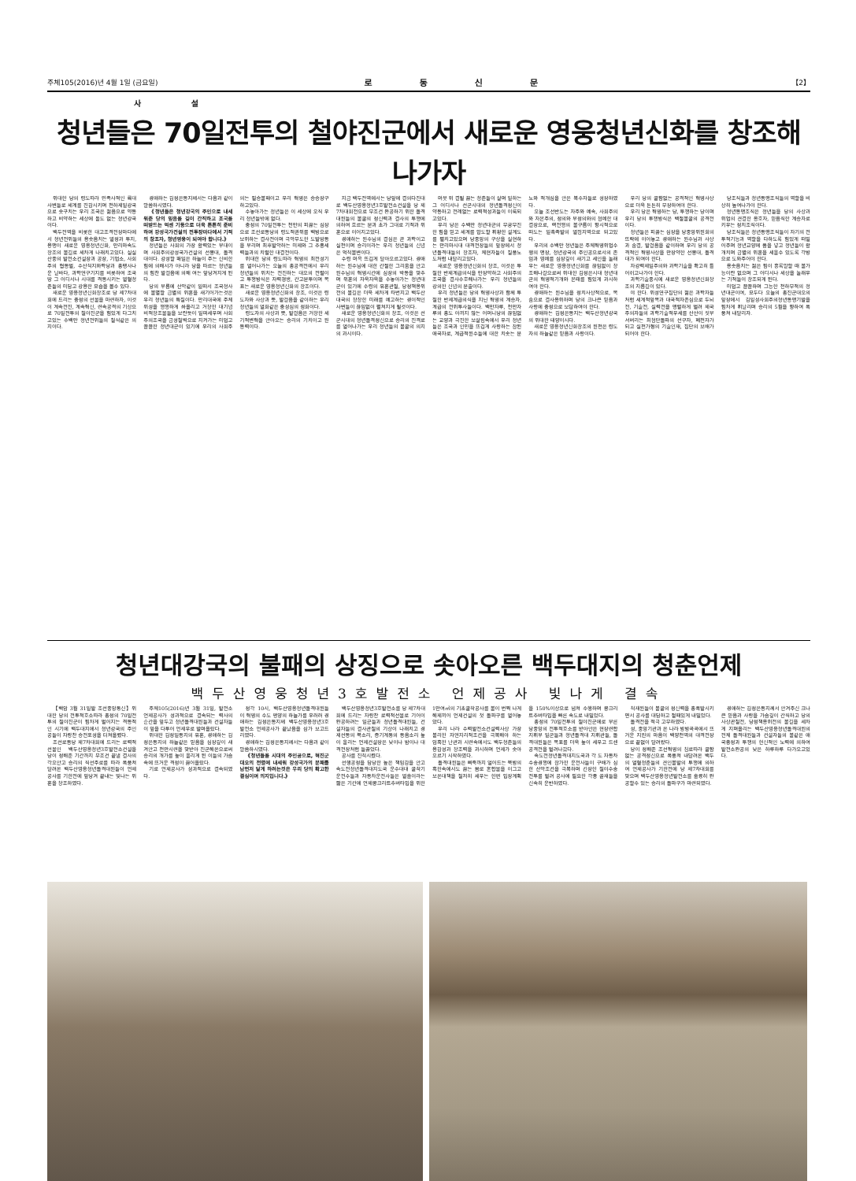주체105(2016)년 4월 1일 (금요일) 로동신문 【2】
사 설
청년들은 70일전투의 철야진군에서 새로운 영웅청년신화를 창조해나가자
위대한 당의 령도따라 민족사적인 륙대사변들로 세계를 진감시키며 천하제일강국으로 솟구치는 우리 조국은 젊음으로 약동하고 비약하는 세상에 둘도 없는 청년강국이다.
백두전역을 비롯한 대고조격전장마다에서 청년전위들의 용솟음치는 열정과 투지, 용맹이 새로운 영웅청년신화, 만리마속도창조의 불길로 세차게 나래치고있다. 실실산중의 발전소건설장과 공장, 기업소, 사회주의 협동벌, 수산척지와학당과 총팽사나운 날바다, 과학연구기지를 비롯하여 조국땅 그 어디서나 시대를 격동시키는 열혈청춘들의 미담고 강용한 모습을 볼수 있다.
새로운 영웅청년신화창조로 당 제7차대회에 드리는 충정의 선물을 마련하자, 이것이 계속전진, 계속혁신, 련속공격의 기상으로 70일전투의 철야진군을 힘있게 다그치고있는 수백만 청년전위들의 철석같은 의지이다.
경애하는 김정은동지께서는 다음과 같이 말씀하시였다.
《청년들은 청년강국의 주인으로 내세워준 당의 믿음을 깊이 간직하고 조국을 떠받드는 억센 기둥으로 더욱 튼튼히 준비하며 강성국가건설의 전투장마다에서 기적의 창조자, 청년영웅이 되여야 합니다.》
청년들은 사회의 가장 활력있는 부대이며 사회주의강성국가건설의 선봉대, 돌격대이다. 강성할 패일은 하늘이 주는 신비한 힘에 의해서가 아니라 당을 따르는 청년들의 힘찬 발걸음에 의해 여는 앞당겨지게 된다.
당의 부름에 산악같이 일떠서 조국청사에 불멸할 금별의 위훈을 새기어가는것은 우리 청년들의 특질이다. 만리대국에 주체위성을 쟁쟁하게 쏴올리고 거창한 대기념비적창조물들을 보란듯이 일떠세우며 사회주의조국을 금성철벽으로 지켜가는 미덥고 끌끌한 청년대군이 있기에 우리의 사회주의는 필승불패이고 우리 혁명은 승승장구하고있다.
수놓아가는 청년들은 이 세상에 오직 우리 청년들밖에 없다.
충정의 70일전투는 천만의 피끓는 심장으로 조선로동당의 령도적권위를 백방으로 보위하는 결사전이며 극악무도한 도발망동을 부리며 최후발악하는 미제와 그 추종세력들과의 치렬한 대결전이다.
위대한 당의 령도따라 혁명의 최전성기를 열어나가는 오늘의 총공격전에서 우리 청년들의 위치는 전진하는 대오의 전렬이고 투쟁방식은 자력갱생, 간고분투이며 목표는 새로운 영웅청년신화의 창조이다.
새로운 영웅청년신화의 창조, 이것은 령도자와 사상과 뜻, 발걸음을 같이하는 우리 청년들의 열화같은 충성심의 정화이다.
령도자의 사상과 뜻, 발걸음은 거창한 세기적변혁을 안아오는 승리의 기치이고 원동력이다.
지금 백두전역에서는 당앞에 결의다진대로 백두산영웅청년3호발전소건설을 당 제7차대회전으로 무조건 완공하기 위한 돌격대원들의 불굴의 정신력과 결사의 투쟁에 의하여 흐르는 분과 초가 그대로 기적과 위훈으로 이어지고있다.
경애하는 원수님의 결심은 곧 과학이고 실천이며 승리이라는 우리 청년들의 신념은 억척불변이다.
수령 머옥 뜨겁게 달아오르고있다. 경애하는 원수님에 대한 간절한 그리움을 안고 원수님의 혁명시간에 심장의 박동을 맞추며 위훈의 자욱자욱을 수놓아가는 청년대군이 있기에 수령의 유훈관철, 당정책옹위전의 불길은 더욱 세차게 타번지고 백두산대국의 창창한 미래를 예고하는 경이적인 사변들이 끊임없이 펼쳐지게 될것이다.
새로운 영웅청년신화의 창조, 이것은 선군시대의 청년돌격정신으로 승리의 진격로를 열어나가는 우리 청년들의 불굴의 의지의 과시이다.
머뭇 뒤 결될 끓는 청춘들이 살며 일하는 그 어디서나 선군시대의 청년돌격정신이 약동하고 전례없는 로력적성과들이 이룩되고있다.
우리 당은 수백만 청년대군의 무궁무진한 힘을 믿고 세계를 압도할 휘황한 설계도를 펼치고있으며 당중앙의 구상을 실현하는 만리마시대 대격전장들의 앞장에서 청년돌격대들의 창조자, 체현자들이 질풍노도처럼 내달리고있다.
새로운 영웅청년신화의 창조, 이것은 투철한 반제계급의식을 만장약하고 사회주의조국을 결사수호해나가는 우리 청년들의 강의한 신념의 분출이다.
우리 청년들은 당의 혁명사상과 함께 투철한 반제계급의식을 지닌 혁명의 계승자, 계급의 전위투사들이다. 백만자루, 천만자루의 총도 아끼지 않는 어머니당의 끊임없는 교양과 극진한 보살핌속에서 우리 청년들은 조국과 인민을 뜨겁게 사랑하는 참된 애국자로, 계급적원수들에 대한 치솟는 분노와 적개심을 안은 복수자들로 성장하였다.
오늘 조선반도는 자주와 예속, 사회주의와 자본주의, 정의와 부정의와의 첨예한 대결장으로, 핵전쟁의 불구름이 항시적으로 떠도는 일촉즉발의 열점지역으로 되고있다.
우리의 수백만 청년들은 주체혁명위업수행의 맹장, 청년강국의 주인공으로서의 존엄과 영예를 심장깊이 새기고 세인을 놀래우는 새로운 영웅청년신화를 끊임없이 창조해나갈으로써 위대한 김정은시대 청년대군의 혁명적기개와 본때를 힘있게 과시하여야 한다.
경애하는 원수님을 정치사상적으로, 목숨으로 결사옹위하며 당의 크나큰 믿음과 사랑에 충정으로 보답하여야 한다.
경애하는 김정은동지는 백두산청년강국의 위대한 태양이시다.
새로운 영웅청년신화창조의 원천은 령도자의 하늘같은 믿음과 사랑이다.
우리 당의 굴함없는 공격적인 혁명사상으로 더욱 튼튼히 무장하여야 한다.
우리 당은 혁명하는 당, 투쟁하는 당이며 우리 당의 투쟁방식은 백절불굴의 공격전이다.
청년들은 피끓는 심장을 당중앙위원회의 뜨락에 이어놓고 경애하는 원수님과 사상과 숨결, 발걸음을 같이하며 우리 당의 공격적인 혁명사상을 만장약한 선봉대, 돌격대가 되여야 한다.
자강력제일주의와 과학기술을 확고히 틀어쥐고나가야 한다.
과학기술중시에 새로운 영웅청년신화창조의 지름길이 있다.
야 한다. 위성연구집단의 젊은 과학자들처럼 세계적앞목과 대국적자존심으로 두뇌전, 기술전, 실력전을 맹렬하게 벌려 제국주의자들의 과학기술적우세를 산산이 짓부셔버리는 최첨단돌파의 선구자, 폐천자가 되고 실천가형의 기술인재, 집단의 보배가 되어야 한다.
당조직들과 청년동맹조직들의 역할을 비상히 높여나가야 한다.
청년동맹조직은 청년들을 당의 사상과 위업의 견결한 옹호자, 믿음직한 계승자로 키우는 정치조직이다.
당조직들은 청년동맹조직들이 자기의 전투적기능과 역할을 다하도록 힘있게 떠밀어주며 청년교양에 품을 넣고 청년들이 활개치며 금별의 위훈을 세울수 있도록 각방으로 도와주어야 한다.
용솟음치는 젊은 힘이 흥록말할 때 불가능이란 없으며 그 어디서나 세상을 놀래우는 기적들이 창조되게 된다.
미덥고 끌끌하며 그능한 천하무적의 청년대군이여, 모두다 오늘의 총진군대오의 앞장에서 김일성사회주의청년동맹기발을 힘차게 휘날리며 승리의 5월을 향하여 폭풍쳐 내달리자.
청년대강국의 불패의 상징으로 솟아오른 백두대지의 청춘언제
백두산영웅청년3호발전소 언제공사 빛나게 결속
【백암 3월 31일발 조선중앙통신】위대한 당의 전투적호소따라 총정의 70일전투의 철야진군이 힘차게 벌어지는 격동적인 시기에 백두대지에서 청년강국의 주인공들이 자랑찬 승전포성을 터쳐올렸다.
조선로동당 제7차대회에 드리는 로력적선물인 백두산영웅청년3호발전소건설을 당이 정해준 기간까지 무조건 끝낼 결사의 각오안고 승리의 직선주로를 따라 폭풍쳐 달려온 백두산영웅청년돌격대원들이 언제공사를 기한전에 앞당겨 끝내는 빛나는 위훈을 창조하였다.
주체105(2016)년 3월 31일, 발전소언제공사가 성과적으로 결속되는 력사의 순간을 앞두고 청년돌격대원들과 건설자들이 앞을 다투어 언제우로 발며올랐다.
위대한 김정일동지의 유훈, 경애하는 김정은동지의 하늘같은 믿음을 심장깊이 새겨안고 천만시련을 맞받아 진군해온으로써 승리의 개가를 높이 울리게 된 이들의 가슴속에 뜨거운 격정이 끓어올랐다.
기로 언제공사가 성과적으로 결속되였다.
정각 10시, 백두산영웅청년돌격대원들이 혁명의 수도 평양의 하늘가를 우러러 경애하는 김정은동지께 백두산영웅청년3호발전소 언제공사가 끝났음을 삼가 보고드리였다.
경애하는 김정은동지께서는 다음과 같이 말씀하시였다.
《청년들을 시대의 주인공으로, 혁진군대오의 전렬에 내세워 강성국가의 분패를 남먼저 달게 하려는것은 우리 당의 확고한 결심이며 의지입니다.》
백두산영웅청년3호발전소를 당 제7차대회에 드리는 자랑찬 로력적선물로 기어이 완공하려는 일군들과 청년돌격대원들, 건설자들의 결사관철의 기상이 나래치고 경제선동의 북소리, 증기계통의 동음소리 높이 울리는 언제건설장은 낮이나 밤이나 대격전장처럼 들끓었다.
공사를 진척시켰다.
선행공정을 담당한 높은 책임감을 안고 속도전청년돌격대지도국 운수대대 굴착기운전수들과 자동차운전사들은 열흘이라는 짧은 기간에 언제콩크리트추버타입을 위한 1만여㎥의 기초굴착공사를 불이 번쩍 나게 해제끼어 언제건설의 첫 돌파구를 열어놓았다.
우리 나라 수력발전소건설력사상 가장 불리한 자연지리적조건을 극복해야 하는 엄혹한 난관과 시련속에서도 백두청춘들의 용감성과 창조력을 과시하며 언제가 솟아오르기 시작하였다.
돌격대원들은 삐죽까지 얼어드는 북방의 혹한속에서도 끓는 몸로 혼합물을 이그고 보온대책을 철저히 세우는 한편 입장계획을 150%이상으로 넘쳐 수행하며 콩크리트추버타입을 빠른 속도로 내밀었다.
총정의 70일전투의 철야진군에로 부른 당중앙의 전투적호소를 받아안은 현장련합지휘부 일군들과 청년돌격대 지휘관들, 돌격대원들은 목표를 더욱 높이 세우고 드센 공격전을 벌려나갔다.
속도전청년돌격대지도국과 각 도 자동차수송경쟁에 참가한 운전사들이 구배가 심한 산악조건을 극복하며 긴장한 철야수송전투를 벌려 공사에 필요한 각종 골재들을 신속히 운반하였다.
척재원들이 불굴의 정신력을 총폭발시키면서 공사를 대담하고 절패있게 내밀었다.
돌격전을 적극 고무하였다.
성, 중앙기관과 온 나라 방방곡곡에서 뜨거운 지원의 마음이 백양천역의 대격전장으로 끝없이 달려왔다.
당이 정해준 조선혁명의 침로따라 굴함없는 공격정신으로 폭풍쳐 내달려온 백두의 열혈청춘들의 견인불발의 투쟁에 의하여 언제공사가 기한전에 당 제7차대회를 맞으며 백두산영웅청년발전소를 훌륭히 완공할수 있는 승리의 돌파구가 마련되였다.
경애하는 김정은동지께서 안겨주신 크나큰 믿음과 사랑을 가슴깊이 간직하고 당의 사상관철전, 당정책옹위전의 불길을 세차게 지펴올리는 백두산영웅청년돌격대원의 전체 돌격대원들과 건설자들의 불같은 애국충정과 투쟁의 헌신적인 노력에 의하여 발전소완공의 낮은 하루하루 다가오고있다.